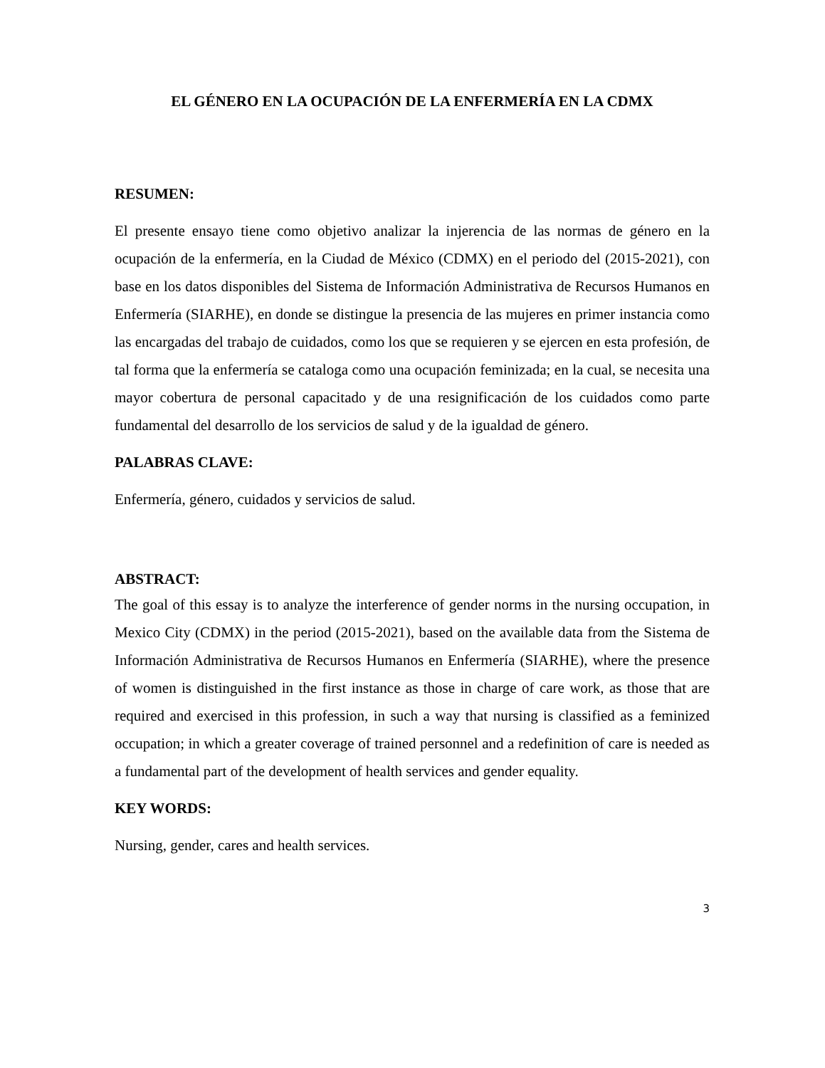EL GÉNERO EN LA OCUPACIÓN DE LA ENFERMERÍA EN LA CDMX
RESUMEN:
El presente ensayo tiene como objetivo analizar la injerencia de las normas de género en la ocupación de la enfermería, en la Ciudad de México (CDMX) en el periodo del (2015-2021), con base en los datos disponibles del Sistema de Información Administrativa de Recursos Humanos en Enfermería (SIARHE), en donde se distingue la presencia de las mujeres en primer instancia como las encargadas del trabajo de cuidados, como los que se requieren y se ejercen en esta profesión, de tal forma que la enfermería se cataloga como una ocupación feminizada; en la cual, se necesita una mayor cobertura de personal capacitado y de una resignificación de los cuidados como parte fundamental del desarrollo de los servicios de salud y de la igualdad de género.
PALABRAS CLAVE:
Enfermería, género, cuidados y servicios de salud.
ABSTRACT:
The goal of this essay is to analyze the interference of gender norms in the nursing occupation, in Mexico City (CDMX) in the period (2015-2021), based on the available data from the Sistema de Información Administrativa de Recursos Humanos en Enfermería (SIARHE), where the presence of women is distinguished in the first instance as those in charge of care work, as those that are required and exercised in this profession, in such a way that nursing is classified as a feminized occupation; in which a greater coverage of trained personnel and a redefinition of care is needed as a fundamental part of the development of health services and gender equality.
KEY WORDS:
Nursing, gender, cares and health services.
3